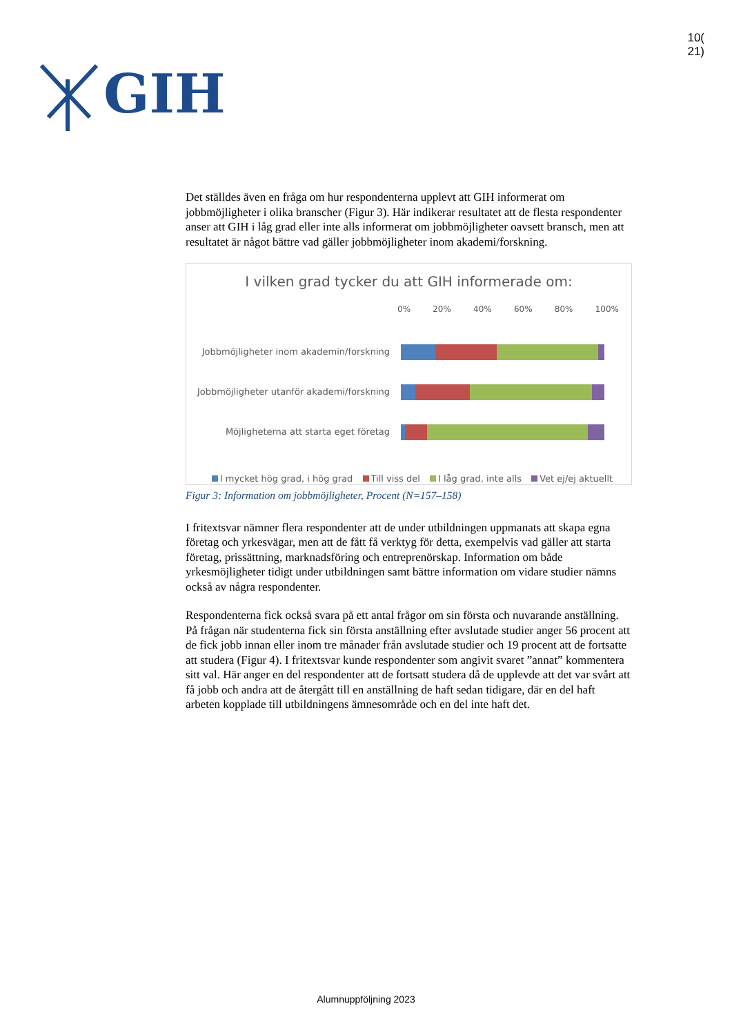GIH
10(
21)
Det ställdes även en fråga om hur respondenterna upplevt att GIH informerat om jobbmöjligheter i olika branscher (Figur 3). Här indikerar resultatet att de flesta respondenter anser att GIH i låg grad eller inte alls informerat om jobbmöjligheter oavsett bransch, men att resultatet är något bättre vad gäller jobbmöjligheter inom akademi/forskning.
I vilken grad tycker du att GIH informerade om:
0% 20% 40% 60% 80% 100%
Jobbmöjligheter inom akademin/forskning
Jobbmöjligheter utanför akademi/forskning
Möjligheterna att starta eget företag
I mycket hög grad, i hög grad Till viss del I låg grad, inte alls Vet ej/ej aktuellt
Figur 3: Information om jobbmöjligheter, Procent (N=157–158)
I fritextsvar nämner flera respondenter att de under utbildningen uppmanats att skapa egna företag och yrkesvägar, men att de fått få verktyg för detta, exempelvis vad gäller att starta företag, prissättning, marknadsföring och entreprenörskap. Information om både yrkesmöjligheter tidigt under utbildningen samt bättre information om vidare studier nämns också av några respondenter.
Respondenterna fick också svara på ett antal frågor om sin första och nuvarande anställning. På frågan när studenterna fick sin första anställning efter avslutade studier anger 56 procent att de fick jobb innan eller inom tre månader från avslutade studier och 19 procent att de fortsatte att studera (Figur 4). I fritextsvar kunde respondenter som angivit svaret ”annat” kommentera sitt val. Här anger en del respondenter att de fortsatt studera då de upplevde att det var svårt att få jobb och andra att de återgått till en anställning de haft sedan tidigare, där en del haft arbeten kopplade till utbildningens ämnesområde och en del inte haft det.
Alumnuppföljning 2023